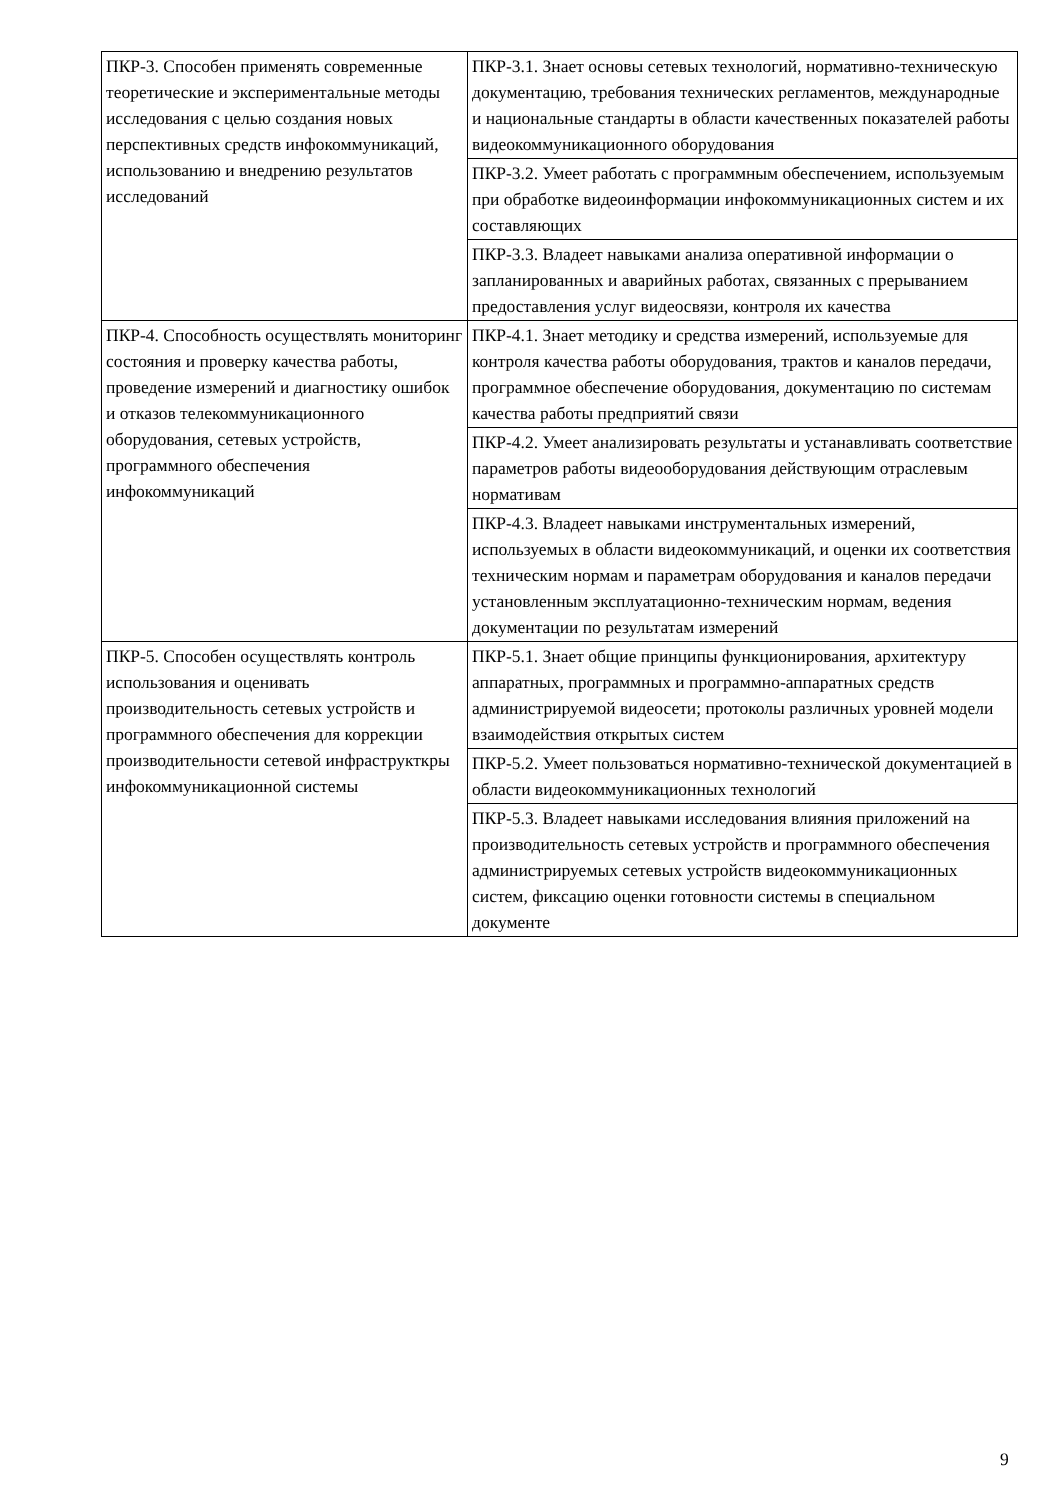| ПКР-3. Способен применять современные теоретические и экспериментальные методы исследования с целью создания новых перспективных средств инфокоммуникаций, использованию и внедрению результатов исследований | ПКР-3.1. Знает основы сетевых технологий, нормативно-техническую документацию, требования технических регламентов, международные и национальные стандарты в области качественных показателей работы видеокоммуникационного оборудования |
| | ПКР-3.2. Умеет работать с программным обеспечением, используемым при обработке видеоинформации инфокоммуникационных систем и их составляющих |
| | ПКР-3.3. Владеет навыками анализа оперативной информации о запланированных и аварийных работах, связанных с прерыванием предоставления услуг видеосвязи, контроля их качества |
| ПКР-4. Способность осуществлять мониторинг состояния и проверку качества работы, проведение измерений и диагностику ошибок и отказов телекоммуникационного оборудования, сетевых устройств, программного обеспечения инфокоммуникаций | ПКР-4.1. Знает методику и средства измерений, используемые для контроля качества работы оборудования, трактов и каналов передачи, программное обеспечение оборудования, документацию по системам качества работы предприятий связи |
| | ПКР-4.2. Умеет анализировать результаты и устанавливать соответствие параметров работы видеооборудования действующим отраслевым нормативам |
| | ПКР-4.3. Владеет навыками инструментальных измерений, используемых в области видеокоммуникаций, и оценки их соответствия техническим нормам и параметрам оборудования и каналов передачи установленным эксплуатационно-техническим нормам, ведения документации по результатам измерений |
| ПКР-5. Способен осуществлять контроль использования и оценивать производительность сетевых устройств и программного обеспечения для коррекции производительности сетевой инфраструкткры инфокоммуникационной системы | ПКР-5.1. Знает общие принципы функционирования, архитектуру аппаратных, программных и программно-аппаратных средств администрируемой видеосети; протоколы различных уровней модели взаимодействия открытых систем |
| | ПКР-5.2. Умеет пользоваться нормативно-технической документацией в области видеокоммуникационных технологий |
| | ПКР-5.3. Владеет навыками исследования влияния приложений на производительность сетевых устройств и программного обеспечения администрируемых сетевых устройств видеокоммуникационных систем, фиксацию оценки готовности системы в специальном документе |
9